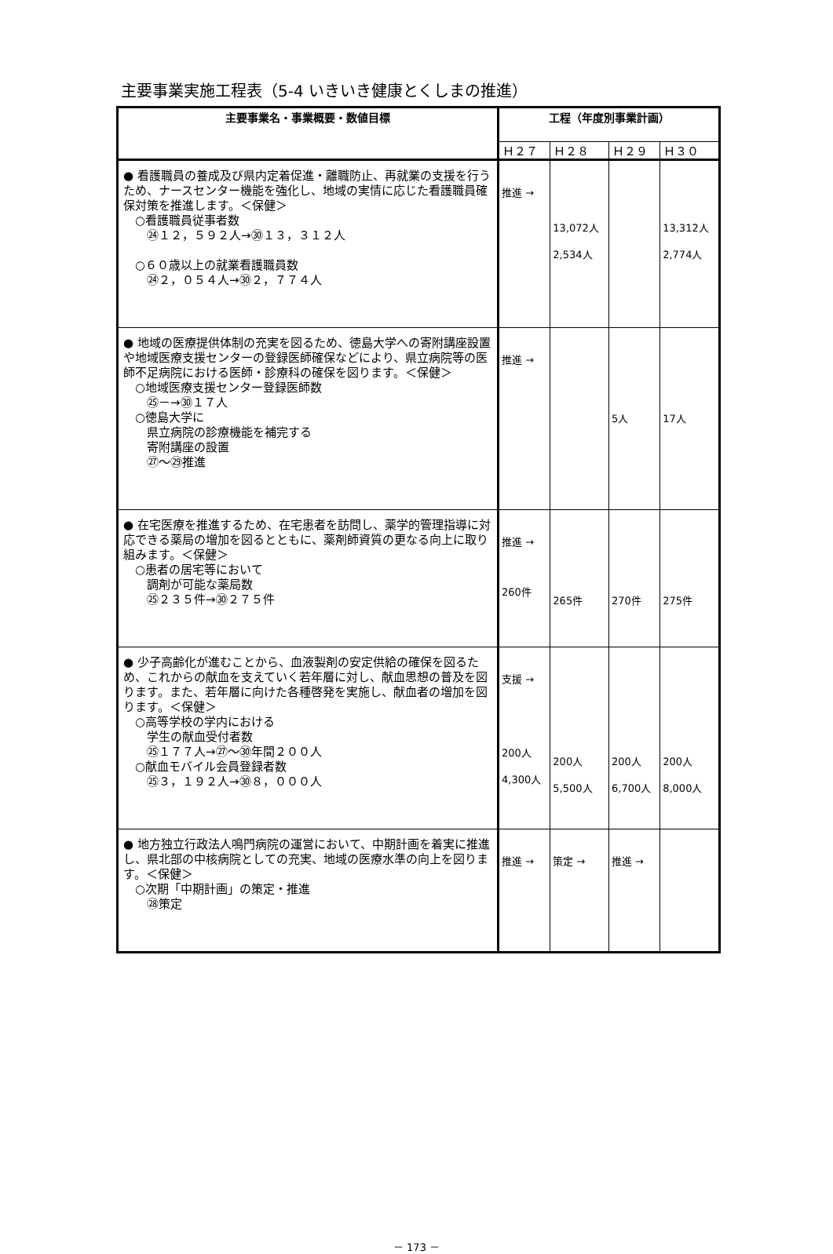主要事業実施工程表（5-4 いきいき健康とくしまの推進）
| 主要事業名・事業概要・数値目標 | 工程（年度別事業計画） | | | |
| --- | --- | --- | --- | --- |
| | Ｈ２７ | Ｈ２８ | Ｈ２９ | Ｈ３０ |
| ● 看護職員の養成及び県内定着促進・離職防止、再就業の支援を行うため、ナースセンター機能を強化し、地域の実情に応じた看護職員確保対策を推進します。＜保健＞ ○看護職員従事者数 ㉔１２，５９２人→㉚１３，３１２人 ○６０歳以上の就業看護職員数 ㉔２，０５４人→㉚２，７７４人 | 推進 → | 13,072人 2,534人 | | 13,312人 2,774人 |
| ● 地域の医療提供体制の充実を図るため、徳島大学への寄附講座設置や地域医療支援センターの登録医師確保などにより、県立病院等の医師不足病院における医師・診療科の確保を図ります。＜保健＞ ○地域医療支援センター登録医師数 ㉕－→㉚１７人 ○徳島大学に 県立病院の診療機能を補完する 寄附講座の設置 ㉗～㉙推進 | 推進 → | | 5人 | 17人 |
| ● 在宅医療を推進するため、在宅患者を訪問し、薬学的管理指導に対応できる薬局の増加を図るとともに、薬剤師資質の更なる向上に取り組みます。＜保健＞ ○患者の居宅等において 調剤が可能な薬局数 ㉕２３５件→㉚２７５件 | 推進 → 260件 | 265件 | 270件 | 275件 |
| ● 少子高齢化が進むことから、血液製剤の安定供給の確保を図るため、これからの献血を支えていく若年層に対し、献血思想の普及を図ります。また、若年層に向けた各種啓発を実施し、献血者の増加を図ります。＜保健＞ ○高等学校の学内における 学生の献血受付者数 ㉕１７７人→㉗～㉚年間２００人 ○献血モバイル会員登録者数 ㉕３，１９２人→㉚８，０００人 | 支援 → 200人 4,300人 | 200人 5,500人 | 200人 6,700人 | 200人 8,000人 |
| ● 地方独立行政法人鳴門病院の運営において、中期計画を着実に推進し、県北部の中核病院としての充実、地域の医療水準の向上を図ります。＜保健＞ ○次期「中期計画」の策定・推進 ㉘策定 | 推進 → | 策定 → | 推進 → | |
－ 173 －